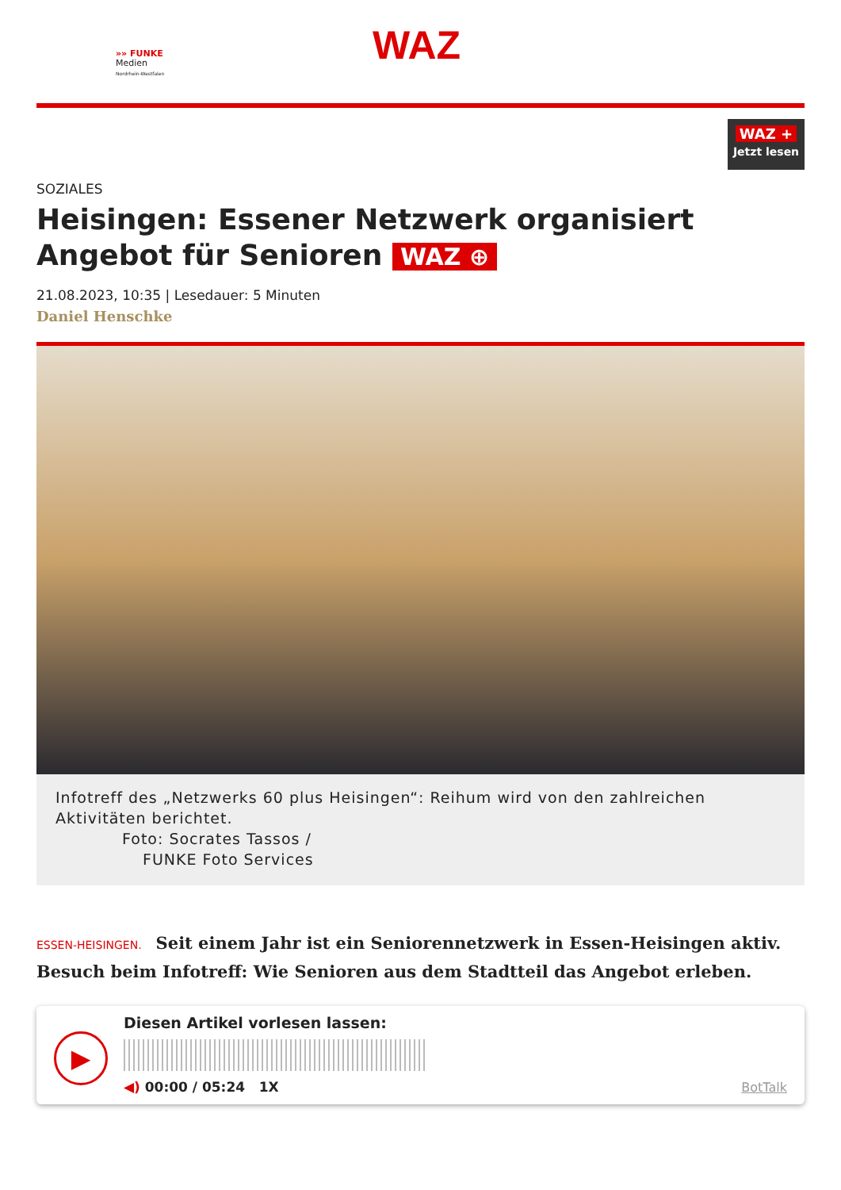»» FUNKE
Medien
Nordrhein-Westfalen
WAZ
WAZ +
Jetzt lesen
SOZIALES
Heisingen: Essener Netzwerk organisiert Angebot für Senioren WAZ ⊕
21.08.2023, 10:35 | Lesedauer: 5 Minuten
Daniel Henschke
Infotreff des „Netzwerks 60 plus Heisingen“: Reihum wird von den zahlreichen Aktivitäten berichtet.
Foto: Socrates Tassos /
FUNKE Foto Services
ESSEN-HEISINGEN. Seit einem Jahr ist ein Seniorennetzwerk in Essen-Heisingen aktiv. Besuch beim Infotreff: Wie Senioren aus dem Stadtteil das Angebot erleben.
▶
Diesen Artikel vorlesen lassen:
◀) 00:00 / 05:24 1X
BotTalk